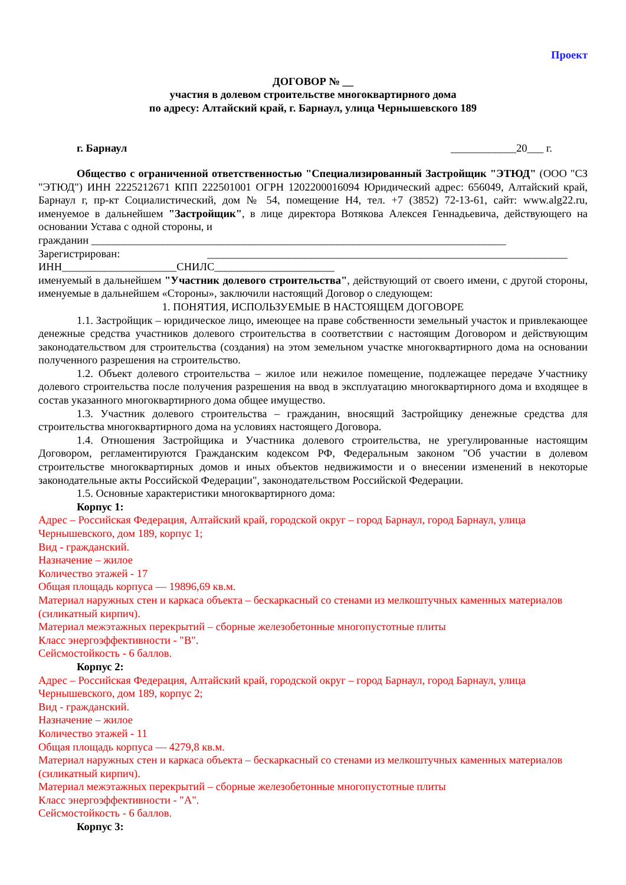Проект
ДОГОВОР № __
участия в долевом строительстве многоквартирного дома
по адресу: Алтайский край, г. Барнаул, улица Чернышевского 189
г. Барнаул ____________20___ г.
Общество с ограниченной ответственностью "Специализированный Застройщик "ЭТЮД" (ООО "СЗ "ЭТЮД") ИНН 2225212671 КПП 222501001 ОГРН 1202200016094 Юридический адрес: 656049, Алтайский край, Барнаул г, пр-кт Социалистический, дом № 54, помещение Н4, тел. +7 (3852) 72-13-61, сайт: www.alg22.ru, именуемое в дальнейшем "Застройщик", в лице директора Вотякова Алексея Геннадьевича, действующего на основании Устава с одной стороны, и
гражданин ____________________________________________________________________________
Зарегистрирован: __________________________________________________________________
ИНН_____________________СНИЛС______________________
именуемый в дальнейшем "Участник долевого строительства", действующий от своего имени, с другой стороны, именуемые в дальнейшем «Стороны», заключили настоящий Договор о следующем:
1. ПОНЯТИЯ, ИСПОЛЬЗУЕМЫЕ В НАСТОЯЩЕМ ДОГОВОРЕ
1.1. Застройщик – юридическое лицо, имеющее на праве собственности земельный участок и привлекающее денежные средства участников долевого строительства в соответствии с настоящим Договором и действующим законодательством для строительства (создания) на этом земельном участке многоквартирного дома на основании полученного разрешения на строительство.
1.2. Объект долевого строительства – жилое или нежилое помещение, подлежащее передаче Участнику долевого строительства после получения разрешения на ввод в эксплуатацию многоквартирного дома и входящее в состав указанного многоквартирного дома общее имущество.
1.3. Участник долевого строительства – гражданин, вносящий Застройщику денежные средства для строительства многоквартирного дома на условиях настоящего Договора.
1.4. Отношения Застройщика и Участника долевого строительства, не урегулированные настоящим Договором, регламентируются Гражданским кодексом РФ, Федеральным законом "Об участии в долевом строительстве многоквартирных домов и иных объектов недвижимости и о внесении изменений в некоторые законодательные акты Российской Федерации", законодательством Российской Федерации.
1.5. Основные характеристики многоквартирного дома:
Корпус 1:
Адрес – Российская Федерация, Алтайский край, городской округ – город Барнаул, город Барнаул, улица Чернышевского, дом 189, корпус 1;
Вид - гражданский.
Назначение – жилое
Количество этажей - 17
Общая площадь корпуса — 19896,69 кв.м.
Материал наружных стен и каркаса объекта – бескаркасный со стенами из мелкоштучных каменных материалов (силикатный кирпич).
Материал межэтажных перекрытий – сборные железобетонные многопустотные плиты
Класс энергоэффективности - "В".
Сейсмостойкость - 6 баллов.
Корпус 2:
Адрес – Российская Федерация, Алтайский край, городской округ – город Барнаул, город Барнаул, улица Чернышевского, дом 189, корпус 2;
Вид - гражданский.
Назначение – жилое
Количество этажей - 11
Общая площадь корпуса — 4279,8 кв.м.
Материал наружных стен и каркаса объекта – бескаркасный со стенами из мелкоштучных каменных материалов (силикатный кирпич).
Материал межэтажных перекрытий – сборные железобетонные многопустотные плиты
Класс энергоэффективности - "А".
Сейсмостойкость - 6 баллов.
Корпус 3: